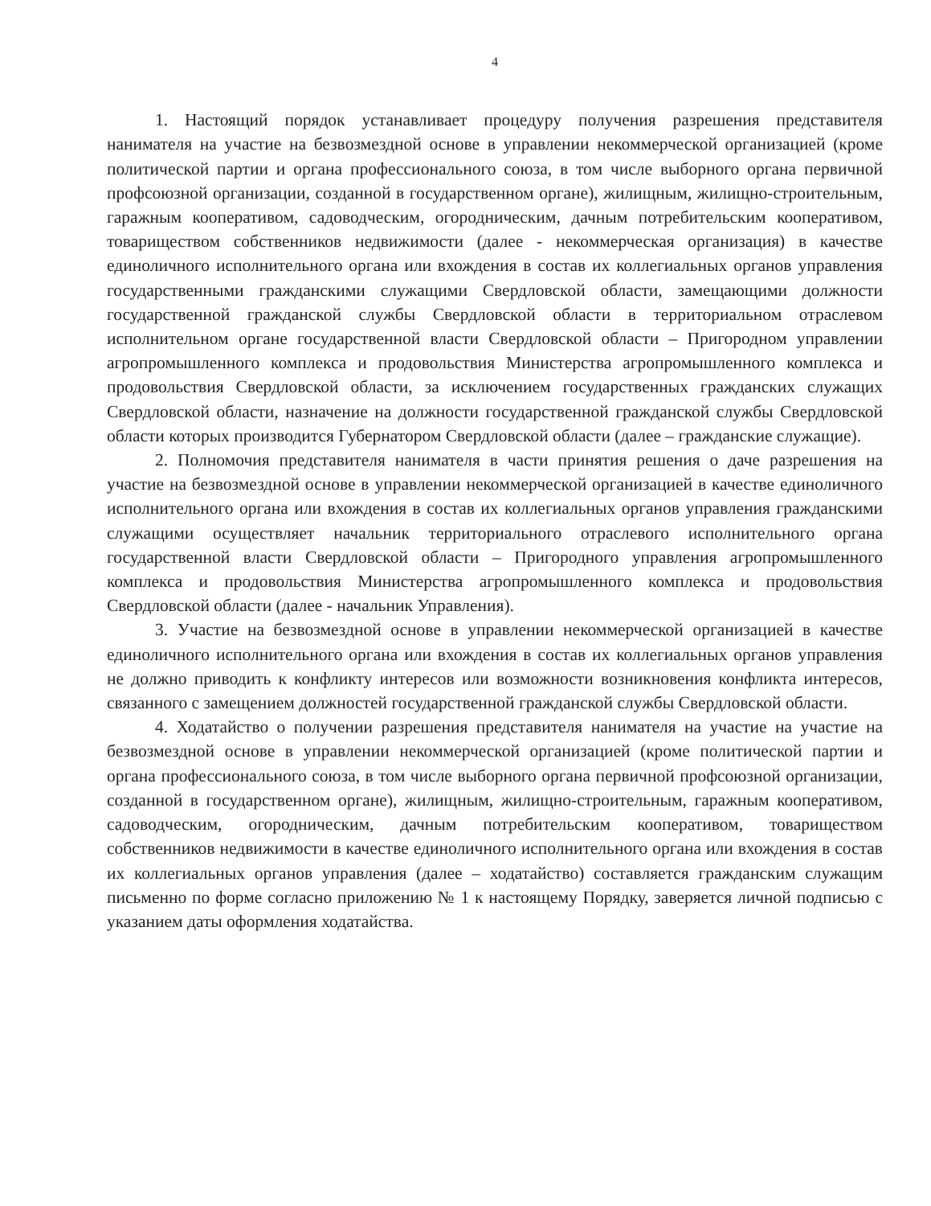4
1. Настоящий порядок устанавливает процедуру получения разрешения представителя нанимателя на участие на безвозмездной основе в управлении некоммерческой организацией (кроме политической партии и органа профессионального союза, в том числе выборного органа первичной профсоюзной организации, созданной в государственном органе), жилищным, жилищно-строительным, гаражным кооперативом, садоводческим, огородническим, дачным потребительским кооперативом, товариществом собственников недвижимости (далее - некоммерческая организация) в качестве единоличного исполнительного органа или вхождения в состав их коллегиальных органов управления государственными гражданскими служащими Свердловской области, замещающими должности государственной гражданской службы Свердловской области в территориальном отраслевом исполнительном органе государственной власти Свердловской области – Пригородном управлении агропромышленного комплекса и продовольствия Министерства агропромышленного комплекса и продовольствия Свердловской области, за исключением государственных гражданских служащих Свердловской области, назначение на должности государственной гражданской службы Свердловской области которых производится Губернатором Свердловской области (далее – гражданские служащие).
2. Полномочия представителя нанимателя в части принятия решения о даче разрешения на участие на безвозмездной основе в управлении некоммерческой организацией в качестве единоличного исполнительного органа или вхождения в состав их коллегиальных органов управления гражданскими служащими осуществляет начальник территориального отраслевого исполнительного органа государственной власти Свердловской области – Пригородного управления агропромышленного комплекса и продовольствия Министерства агропромышленного комплекса и продовольствия Свердловской области (далее - начальник Управления).
3. Участие на безвозмездной основе в управлении некоммерческой организацией в качестве единоличного исполнительного органа или вхождения в состав их коллегиальных органов управления не должно приводить к конфликту интересов или возможности возникновения конфликта интересов, связанного с замещением должностей государственной гражданской службы Свердловской области.
4. Ходатайство о получении разрешения представителя нанимателя на участие на участие на безвозмездной основе в управлении некоммерческой организацией (кроме политической партии и органа профессионального союза, в том числе выборного органа первичной профсоюзной организации, созданной в государственном органе), жилищным, жилищно-строительным, гаражным кооперативом, садоводческим, огородническим, дачным потребительским кооперативом, товариществом собственников недвижимости в качестве единоличного исполнительного органа или вхождения в состав их коллегиальных органов управления (далее – ходатайство) составляется гражданским служащим письменно по форме согласно приложению № 1 к настоящему Порядку, заверяется личной подписью с указанием даты оформления ходатайства.